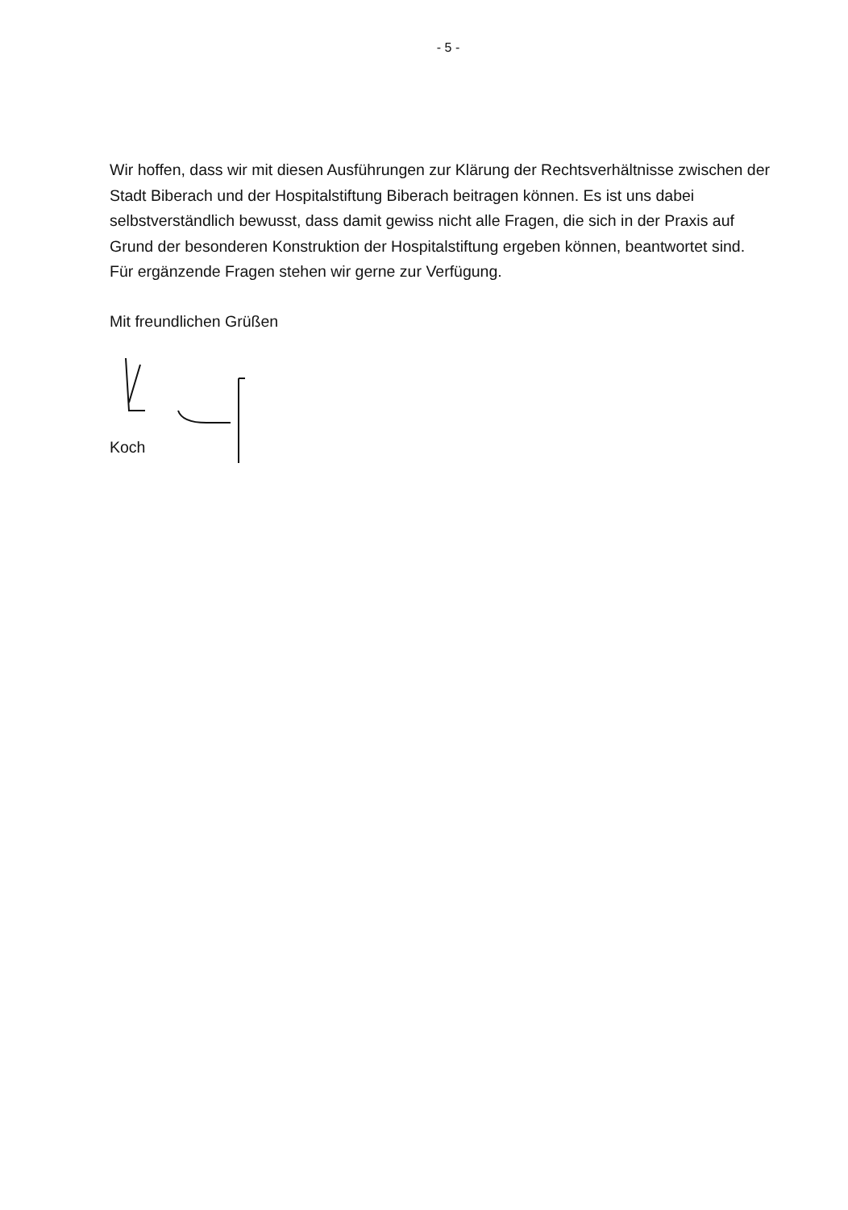- 5 -
Wir hoffen, dass wir mit diesen Ausführungen zur Klärung der Rechtsverhältnisse zwischen der Stadt Biberach und der Hospitalstiftung Biberach beitragen können. Es ist uns dabei selbstverständlich bewusst, dass damit gewiss nicht alle Fragen, die sich in der Praxis auf Grund der besonderen Konstruktion der Hospitalstiftung ergeben können, beantwortet sind. Für ergänzende Fragen stehen wir gerne zur Verfügung.
Mit freundlichen Grüßen
Koch